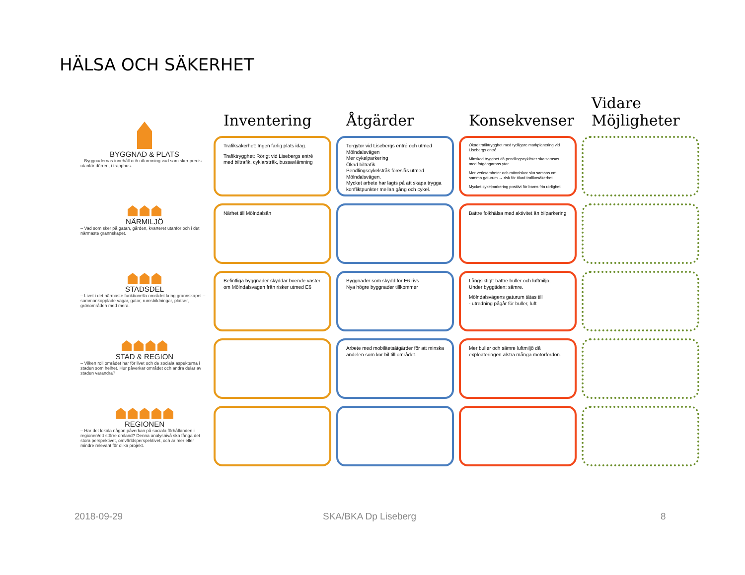HÄLSA OCH SÄKERHET
Inventering
Åtgärder
Konsekvenser
Vidare Möjligheter
BYGGNAD & PLATS
– Byggnadernas innehåll och utformning vad som sker precis utanför dörren, i trapphus.
Trafiksäkerhet: Ingen farlig plats idag.
Trafiktrygghet: Rörigt vid Lisebergs entré med biltrafik, cyklarstråk, bussavlämning
Torgytor vid Lisebergs entré och utmed Mölndalsvägen
Mer cykelparkering
Ökad biltrafik.
Pendlingscykelstråk föreslås utmed Mölndalsvägen.
Mycket arbete har lagts på att skapa trygga konfliktpunkter mellan gång och cykel.
Ökad trafiktrygghet med tydligare markplanering vid Lisebergs entré.
Minskad trygghet då pendlingscyklister ska samsas med fotgängarnas ytor.
Mer verksamheter och människor ska samsas om samma gaturum → risk för ökad trafikosäkerhet.
Mycket cykelparkering positivt för barns fria rörlighet.
NÄRMILJÖ
– Vad som sker på gatan, gården, kvarteret utanför och i det närmaste grannskapet.
Närhet till Mölndalsån
Bättre folkhälsa med aktivitet än bilparkering
STADSDEL
– Livet i det närmaste funktionella området kring grannskapet – sammankopplade vägar, gator, rumsbildningar, platser, grönområden med mera.
Befintliga byggnader skyddar boende väster om Mölndalsvägen från risker utmed E6
Byggnader som skydd för E6 rivs
Nya högre byggnader tillkommer
Långsiktigt: bättre buller och luftmiljö.
Under byggtiden: sämre.
Mölndalsvägens gaturum tätas till
- utredning pågår för buller, luft
STAD & REGION
– Vilken roll området har för livet och de sociala aspekterna i staden som helhet. Hur påverkar området och andra delar av staden varandra?
Arbete med mobilitetsåtgärder för att minska andelen som kör bil till området.
Mer buller och sämre luftmiljö då exploateringen alstra många motorfordon.
REGIONEN
– Har det lokala någon påverkan på sociala förhållanden i regionen/ett större omland? Denna analysnivå ska fånga det stora perspektivet, omvärldsperspektivet, och är mer eller mindre relevant för olika projekt.
2018-09-29 SKA/BKA Dp Liseberg 8